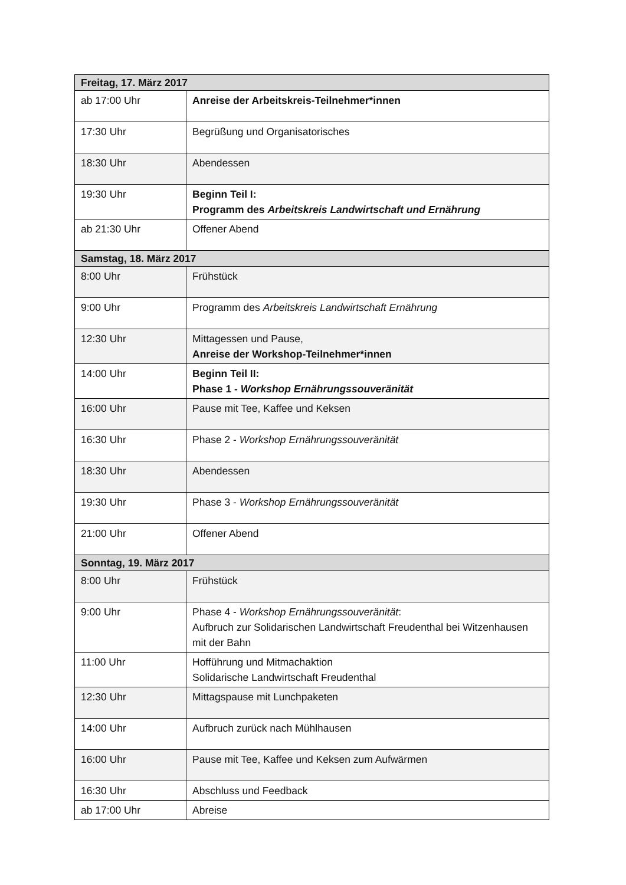| Freitag, 17. März 2017 | |
| ab 17:00 Uhr | Anreise der Arbeitskreis-Teilnehmer*innen |
| 17:30 Uhr | Begrüßung und Organisatorisches |
| 18:30 Uhr | Abendessen |
| 19:30 Uhr | Beginn Teil I: Programm des Arbeitskreis Landwirtschaft und Ernährung |
| ab 21:30 Uhr | Offener Abend |
| Samstag, 18. März 2017 | |
| 8:00 Uhr | Frühstück |
| 9:00 Uhr | Programm des Arbeitskreis Landwirtschaft Ernährung |
| 12:30 Uhr | Mittagessen und Pause, Anreise der Workshop-Teilnehmer*innen |
| 14:00 Uhr | Beginn Teil II: Phase 1 - Workshop Ernährungssouveränität |
| 16:00 Uhr | Pause mit Tee, Kaffee und Keksen |
| 16:30 Uhr | Phase 2 - Workshop Ernährungssouveränität |
| 18:30 Uhr | Abendessen |
| 19:30 Uhr | Phase 3 - Workshop Ernährungssouveränität |
| 21:00 Uhr | Offener Abend |
| Sonntag, 19. März 2017 | |
| 8:00 Uhr | Frühstück |
| 9:00 Uhr | Phase 4 - Workshop Ernährungssouveränität : Aufbruch zur Solidarischen Landwirtschaft Freudenthal bei Witzenhausen mit der Bahn |
| 11:00 Uhr | Hofführung und Mitmachaktion Solidarische Landwirtschaft Freudenthal |
| 12:30 Uhr | Mittagspause mit Lunchpaketen |
| 14:00 Uhr | Aufbruch zurück nach Mühlhausen |
| 16:00 Uhr | Pause mit Tee, Kaffee und Keksen zum Aufwärmen |
| 16:30 Uhr | Abschluss und Feedback |
| ab 17:00 Uhr | Abreise |